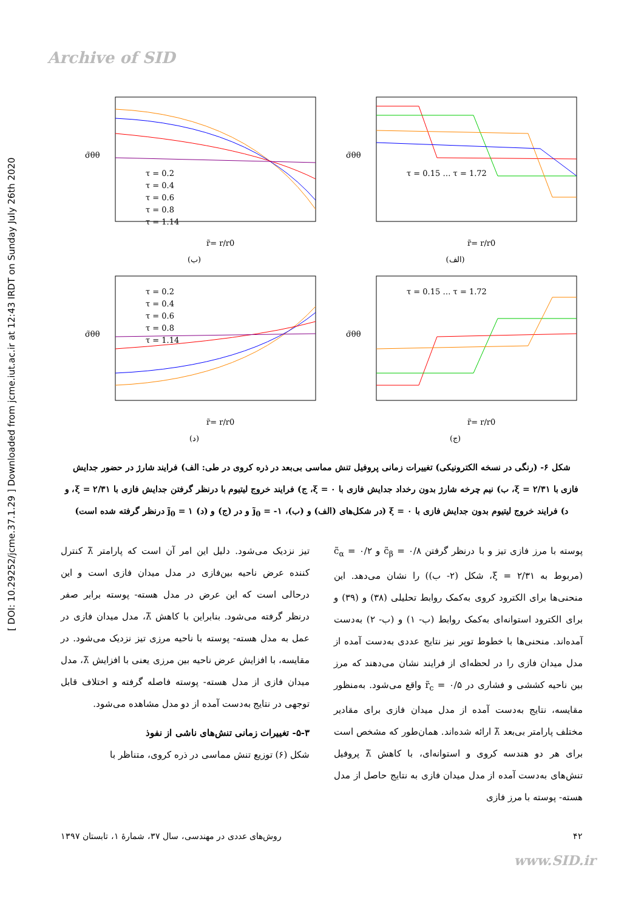Archive of SID
[ DOI: 10.29252/jcme.37.1.29 ] Downloaded from jcme.iut.ac.ir at 12:43 IRDT on Sunday July 26th 2020
τ = 0.2
τ = 0.4
τ = 0.6
τ = 0.8
τ = 1.14
σ̃θθ
r̃= r/r0
(ب)
τ = 0.15 … τ = 1.72
σ̃θθ
r̃= r/r0
(الف)
τ = 0.2
τ = 0.4
τ = 0.6
τ = 0.8
τ = 1.14
σ̃θθ
r̃= r/r0
(د)
τ = 0.15 … τ = 1.72
σ̃θθ
r̃= r/r0
(ج)
شکل ۶- (رنگی در نسخه الکترونیکی) تغییرات زمانی پروفیل تنش مماسی بی‌بعد در ذره کروی در طی: الف) فرایند شارژ در حضور جدایش فازی با ξ = ۲/۳۱، ب) نیم چرخه شارژ بدون رخداد جدایش فازی با ξ = ۰، ج) فرایند خروج لیتیوم با درنظر گرفتن جدایش فازی با ξ = ۲/۳۱، و د) فرایند خروج لیتیوم بدون جدایش فازی با ξ = ۰ (در شکل‌های (الف) و (ب)، j̃<sub>0</sub> = -۱ و در (ج) و (د) j̃<sub>0</sub> = ۱ درنظر گرفته شده است)
پوسته با مرز فازی تیز و با درنظر گرفتن c̃<sub>β</sub> = ۰/۸ و c̃<sub>α</sub> = ۰/۲ (مربوط به ξ = ۲/۳۱، شکل (۲- ب)) را نشان می‌دهد. این منحنی‌ها برای الکترود کروی به‌کمک روابط تحلیلی (۳۸) و (۳۹) و برای الکترود استوانه‌ای به‌کمک روابط (ب- ۱) و (ب- ۲) به‌دست آمده‌اند. منحنی‌ها با خطوط توپر نیز نتایج عددی به‌دست آمده از مدل میدان فازی را در لحظه‌ای از فرایند نشان می‌دهند که مرز بین ناحیه کششی و فشاری در r̃<sub>c</sub> = ۰/۵ واقع می‌شود. به‌منظور مقایسه، نتایج به‌دست آمده از مدل میدان فازی برای مقادیر مختلف پارامتر بی‌بعد λ̃ ارائه شده‌اند. همان‌طور که مشخص است برای هر دو هندسه کروی و استوانه‌ای، با کاهش λ̃ پروفیل تنش‌های به‌دست آمده از مدل میدان فازی به نتایج حاصل از مدل هسته- پوسته با مرز فازی
تیز نزدیک می‌شود. دلیل این امر آن است که پارامتر λ̃ کنترل کننده عرض ناحیه بین‌فازی در مدل میدان فازی است و این درحالی است که این عرض در مدل هسته- پوسته برابر صفر درنظر گرفته می‌شود. بنابراین با کاهش λ̃، مدل میدان فازی در عمل به مدل هسته- پوسته با ناحیه مرزی تیز نزدیک می‌شود. در مقایسه، با افزایش عرض ناحیه بین مرزی یعنی با افزایش λ̃، مدل میدان فازی از مدل هسته- پوسته فاصله گرفته و اختلاف قابل توجهی در نتایج به‌دست آمده از دو مدل مشاهده می‌شود.
۵-۳- تغییرات زمانی تنش‌های ناشی از نفوذ
شکل (۶) توزیع تنش مماسی در ذره کروی، متناظر با
۴۲ روش‌های عددی در مهندسی، سال ۳۷، شمارهٔ ۱، تابستان ۱۳۹۷
www.SID.ir